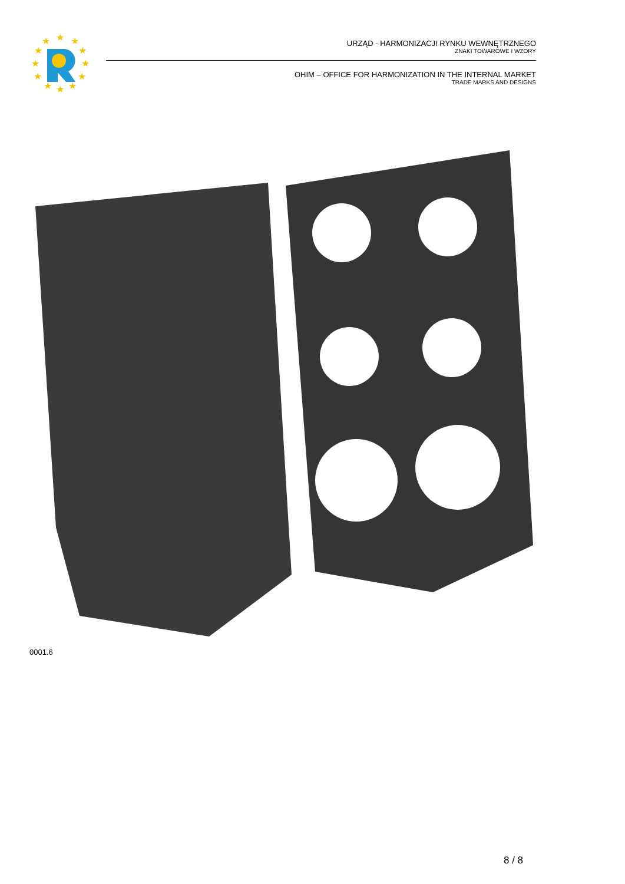★
★
★
★
★
★
★
★
★
★
★
★
URZĄD - HARMONIZACJI RYNKU WEWNĘTRZNEGO
ZNAKI TOWAROWE I WZORY
OHIM – OFFICE FOR HARMONIZATION IN THE INTERNAL MARKET
TRADE MARKS AND DESIGNS
0001.6
8 / 8